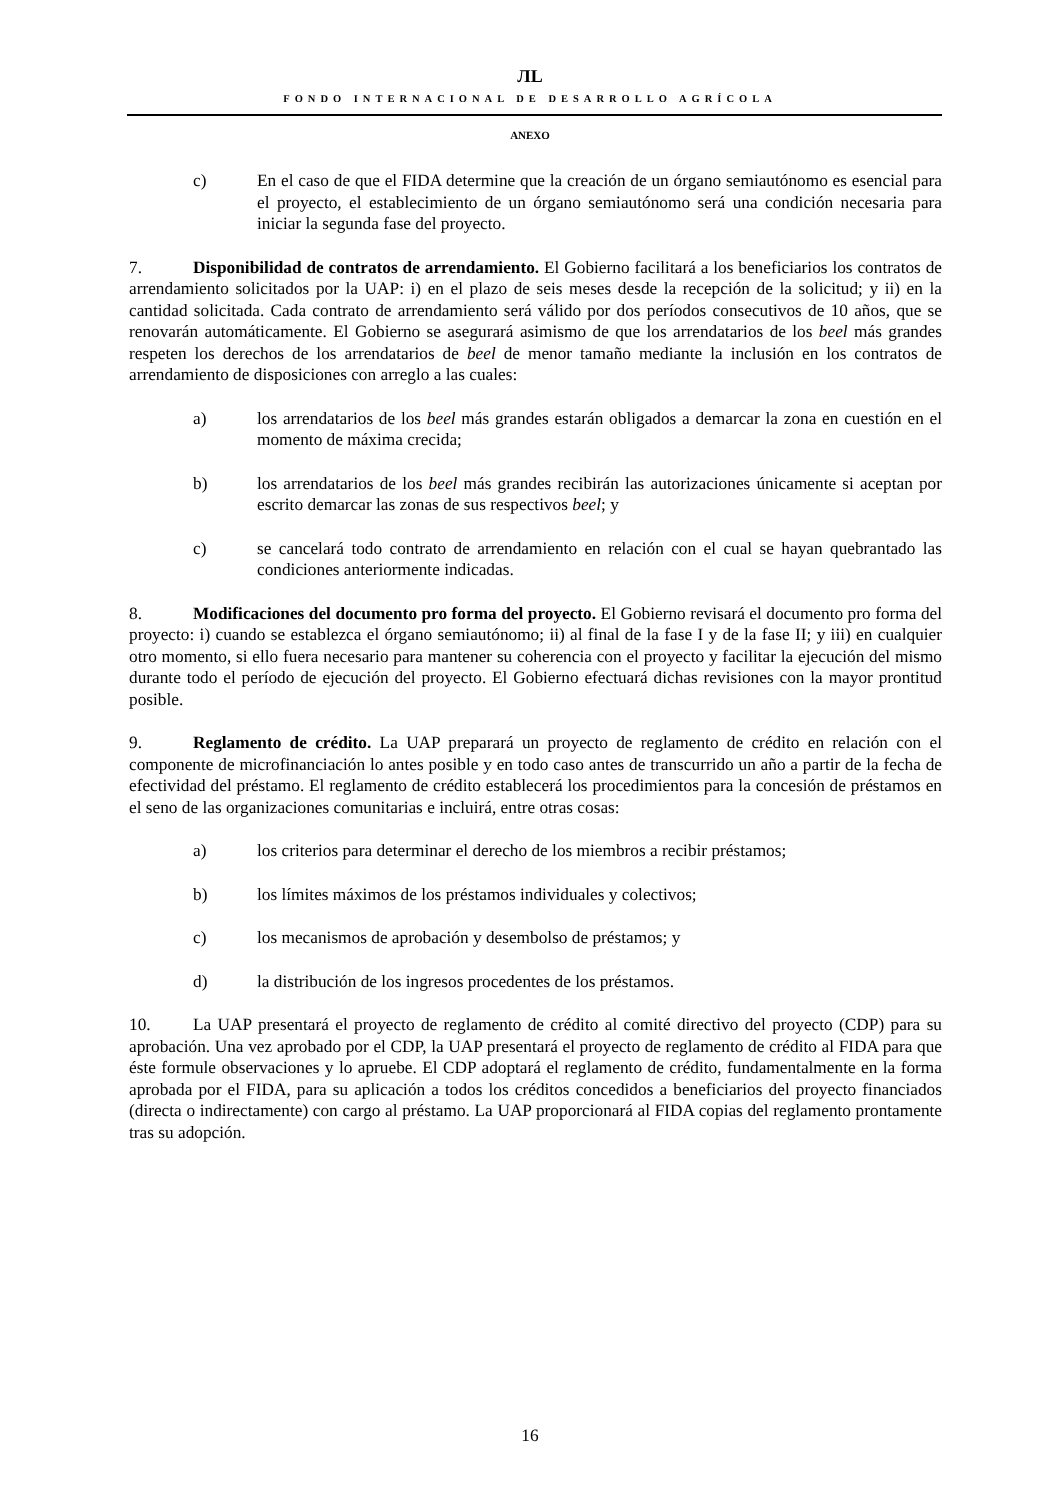ЛL
FONDO INTERNACIONAL DE DESARROLLO AGRÍCOLA
ANEXO
c) En el caso de que el FIDA determine que la creación de un órgano semiautónomo es esencial para el proyecto, el establecimiento de un órgano semiautónomo será una condición necesaria para iniciar la segunda fase del proyecto.
7. Disponibilidad de contratos de arrendamiento. El Gobierno facilitará a los beneficiarios los contratos de arrendamiento solicitados por la UAP: i) en el plazo de seis meses desde la recepción de la solicitud; y ii) en la cantidad solicitada. Cada contrato de arrendamiento será válido por dos períodos consecutivos de 10 años, que se renovarán automáticamente. El Gobierno se asegurará asimismo de que los arrendatarios de los beel más grandes respeten los derechos de los arrendatarios de beel de menor tamaño mediante la inclusión en los contratos de arrendamiento de disposiciones con arreglo a las cuales:
a) los arrendatarios de los beel más grandes estarán obligados a demarcar la zona en cuestión en el momento de máxima crecida;
b) los arrendatarios de los beel más grandes recibirán las autorizaciones únicamente si aceptan por escrito demarcar las zonas de sus respectivos beel; y
c) se cancelará todo contrato de arrendamiento en relación con el cual se hayan quebrantado las condiciones anteriormente indicadas.
8. Modificaciones del documento pro forma del proyecto. El Gobierno revisará el documento pro forma del proyecto: i) cuando se establezca el órgano semiautónomo; ii) al final de la fase I y de la fase II; y iii) en cualquier otro momento, si ello fuera necesario para mantener su coherencia con el proyecto y facilitar la ejecución del mismo durante todo el período de ejecución del proyecto. El Gobierno efectuará dichas revisiones con la mayor prontitud posible.
9. Reglamento de crédito. La UAP preparará un proyecto de reglamento de crédito en relación con el componente de microfinanciación lo antes posible y en todo caso antes de transcurrido un año a partir de la fecha de efectividad del préstamo. El reglamento de crédito establecerá los procedimientos para la concesión de préstamos en el seno de las organizaciones comunitarias e incluirá, entre otras cosas:
a) los criterios para determinar el derecho de los miembros a recibir préstamos;
b) los límites máximos de los préstamos individuales y colectivos;
c) los mecanismos de aprobación y desembolso de préstamos; y
d) la distribución de los ingresos procedentes de los préstamos.
10. La UAP presentará el proyecto de reglamento de crédito al comité directivo del proyecto (CDP) para su aprobación. Una vez aprobado por el CDP, la UAP presentará el proyecto de reglamento de crédito al FIDA para que éste formule observaciones y lo apruebe. El CDP adoptará el reglamento de crédito, fundamentalmente en la forma aprobada por el FIDA, para su aplicación a todos los créditos concedidos a beneficiarios del proyecto financiados (directa o indirectamente) con cargo al préstamo. La UAP proporcionará al FIDA copias del reglamento prontamente tras su adopción.
16